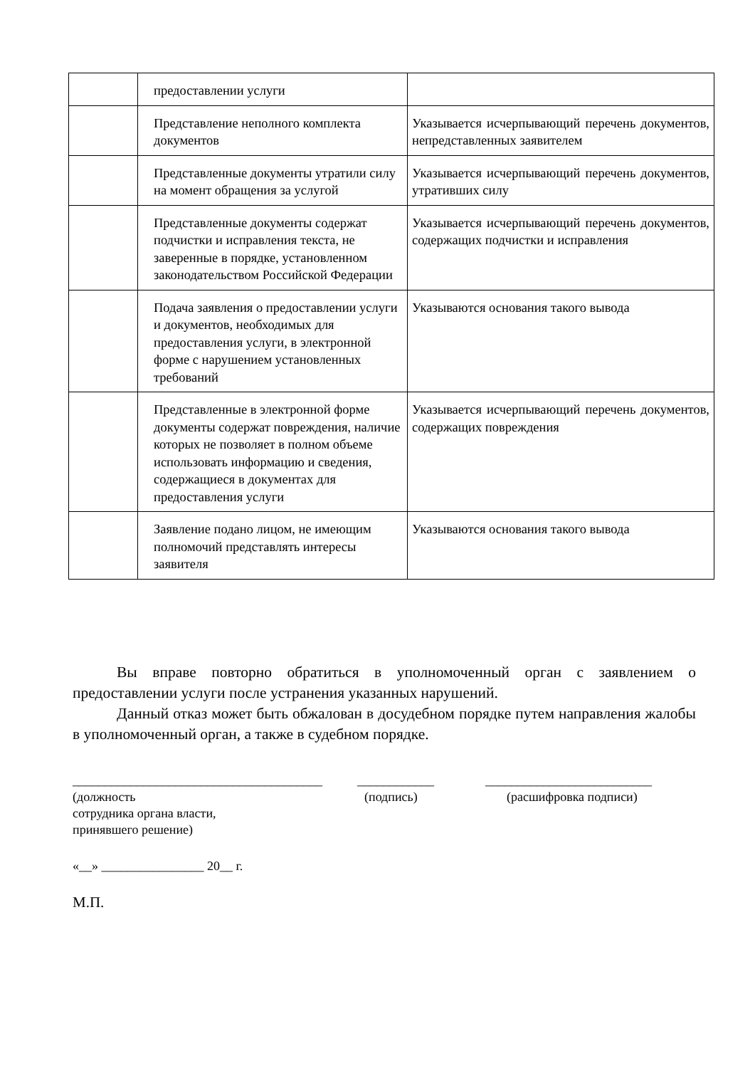| | предоставлении услуги | |
| | Представление неполного комплекта документов | Указывается исчерпывающий перечень документов, непредставленных заявителем |
| | Представленные документы утратили силу на момент обращения за услугой | Указывается исчерпывающий перечень документов, утративших силу |
| | Представленные документы содержат подчистки и исправления текста, не заверенные в порядке, установленном законодательством Российской Федерации | Указывается исчерпывающий перечень документов, содержащих подчистки и исправления |
| | Подача заявления о предоставлении услуги и документов, необходимых для предоставления услуги, в электронной форме с нарушением установленных требований | Указываются основания такого вывода |
| | Представленные в электронной форме документы содержат повреждения, наличие которых не позволяет в полном объеме использовать информацию и сведения, содержащиеся в документах для предоставления услуги | Указывается исчерпывающий перечень документов, содержащих повреждения |
| | Заявление подано лицом, не имеющим полномочий представлять интересы заявителя | Указываются основания такого вывода |
Вы вправе повторно обратиться в уполномоченный орган с заявлением о предоставлении услуги после устранения указанных нарушений.
Данный отказ может быть обжалован в досудебном порядке путем направления жалобы в уполномоченный орган, а также в судебном порядке.
_______________________________________ ____________ __________________________
(должность
сотрудника органа власти,
принявшего решение) (подпись) (расшифровка подписи)
«__» ________________ 20__ г.
М.П.